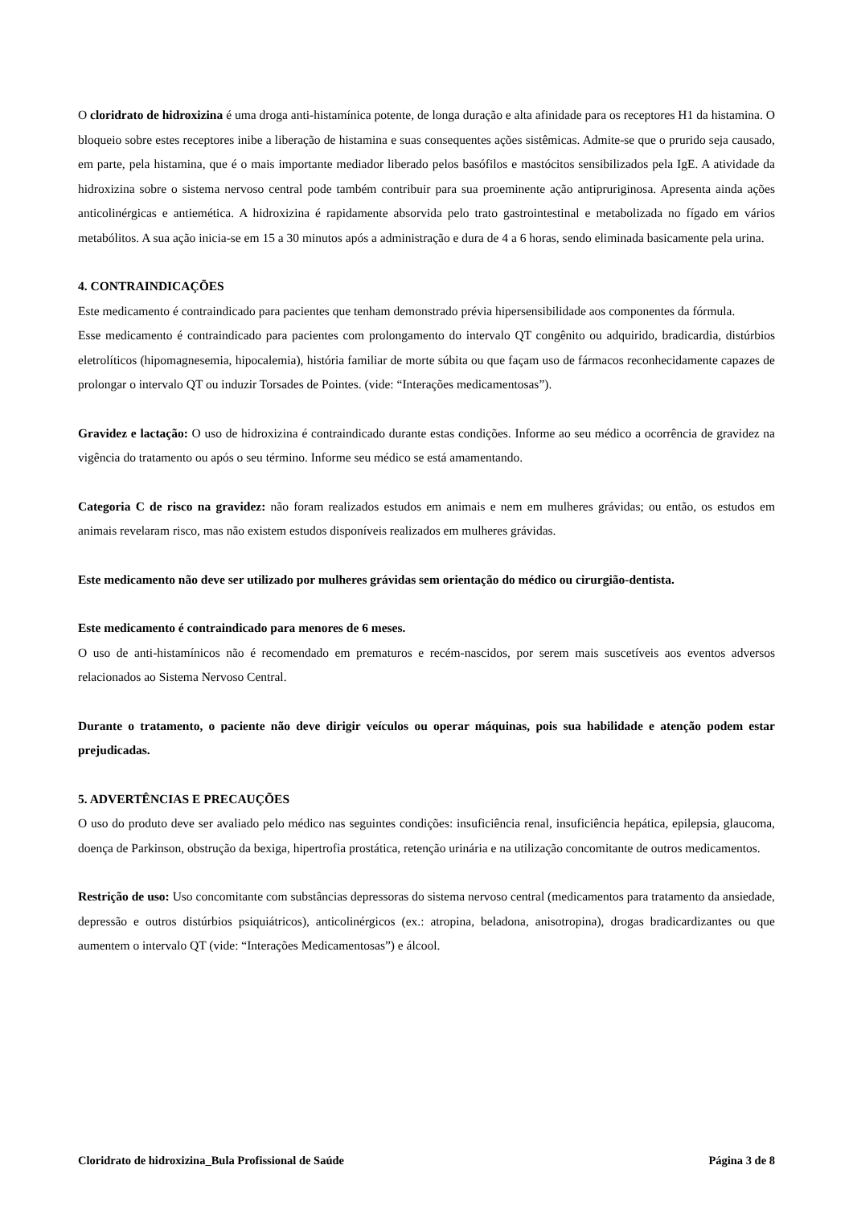O cloridrato de hidroxizina é uma droga anti-histamínica potente, de longa duração e alta afinidade para os receptores H1 da histamina. O bloqueio sobre estes receptores inibe a liberação de histamina e suas consequentes ações sistêmicas. Admite-se que o prurido seja causado, em parte, pela histamina, que é o mais importante mediador liberado pelos basófilos e mastócitos sensibilizados pela IgE. A atividade da hidroxizina sobre o sistema nervoso central pode também contribuir para sua proeminente ação antipruriginosa. Apresenta ainda ações anticolinérgicas e antiemética. A hidroxizina é rapidamente absorvida pelo trato gastrointestinal e metabolizada no fígado em vários metabólitos. A sua ação inicia-se em 15 a 30 minutos após a administração e dura de 4 a 6 horas, sendo eliminada basicamente pela urina.
4. CONTRAINDICAÇÕES
Este medicamento é contraindicado para pacientes que tenham demonstrado prévia hipersensibilidade aos componentes da fórmula.
Esse medicamento é contraindicado para pacientes com prolongamento do intervalo QT congênito ou adquirido, bradicardia, distúrbios eletrolíticos (hipomagnesemia, hipocalemia), história familiar de morte súbita ou que façam uso de fármacos reconhecidamente capazes de prolongar o intervalo QT ou induzir Torsades de Pointes. (vide: “Interações medicamentosas”).
Gravidez e lactação: O uso de hidroxizina é contraindicado durante estas condições. Informe ao seu médico a ocorrência de gravidez na vigência do tratamento ou após o seu término. Informe seu médico se está amamentando.
Categoria C de risco na gravidez: não foram realizados estudos em animais e nem em mulheres grávidas; ou então, os estudos em animais revelaram risco, mas não existem estudos disponíveis realizados em mulheres grávidas.
Este medicamento não deve ser utilizado por mulheres grávidas sem orientação do médico ou cirurgião-dentista.
Este medicamento é contraindicado para menores de 6 meses.
O uso de anti-histamínicos não é recomendado em prematuros e recém-nascidos, por serem mais suscetíveis aos eventos adversos relacionados ao Sistema Nervoso Central.
Durante o tratamento, o paciente não deve dirigir veículos ou operar máquinas, pois sua habilidade e atenção podem estar prejudicadas.
5. ADVERTÊNCIAS E PRECAUÇÕES
O uso do produto deve ser avaliado pelo médico nas seguintes condições: insuficiência renal, insuficiência hepática, epilepsia, glaucoma, doença de Parkinson, obstrução da bexiga, hipertrofia prostática, retenção urinária e na utilização concomitante de outros medicamentos.
Restrição de uso: Uso concomitante com substâncias depressoras do sistema nervoso central (medicamentos para tratamento da ansiedade, depressão e outros distúrbios psiquiátricos), anticolinérgicos (ex.: atropina, beladona, anisotropina), drogas bradicardizantes ou que aumentem o intervalo QT (vide: “Interações Medicamentosas”) e álcool.
Cloridrato de hidroxizina_Bula Profissional de Saúde Página 3 de 8